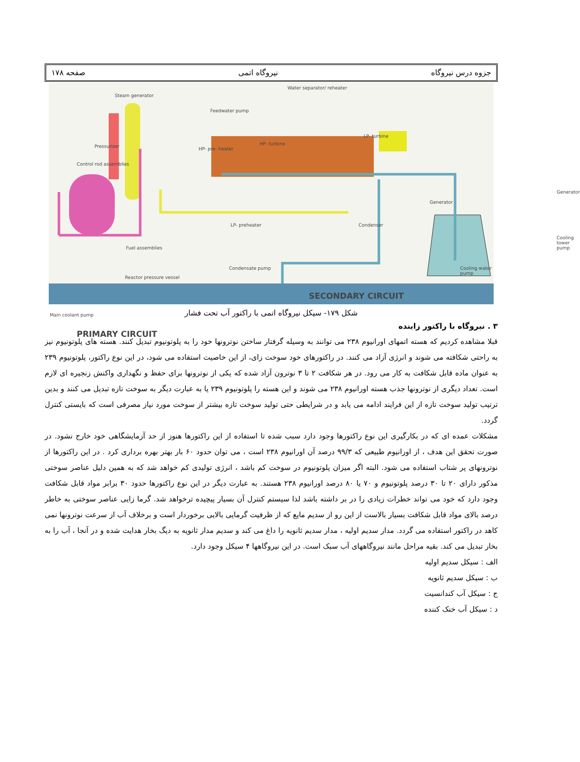جزوه درس نیروگاه نیروگاه اتمی صفحه ۱۷۸
Steam generator
Water separator/ reheater
Feedwater pump
Pressurizer
Control rod assemblies
HP- pre- heater
HP- turbine
LP- turbine
Generator
LP- preheater Condenser
Fuel assemblies
Cooling tower pump
Condensate pump Cooling water pump
Reactor pressure vessel
SECONDARY CIRCUIT
Main coolant pump
PRIMARY CIRCUIT
Generator
شکل ۱۷۹- سیکل نیروگاه اتمی با راکتور آب تحت فشار
۳ . نیروگاه با راکتور زاینده
قبلا مشاهده کردیم که هسته اتمهای اورانیوم ۲۳۸ می توانند به وسیله گرفتار ساختن نوترونها خود را به پلوتونیوم تبدیل کنند. هسته های پلوتونیوم نیز به راحتی شکافته می شوند و انرژی آزاد می کنند. در راکتورهای خود سوخت زای، از این خاصیت استفاده می شود، در این نوع راکتور، پلوتونیوم ۲۳۹ به عنوان ماده قابل شکافت به کار می رود. در هر شکافت ۲ تا ۳ نوترون آزاد شده که یکی از نوترونها برای حفظ و نگهداری واکنش زنجیره ای لازم است. تعداد دیگری از نوترونها جذب هسته اورانیوم ۲۳۸ می شوند و این هسته را پلوتونیوم ۲۳۹ یا به عبارت دیگر به سوخت تازه تبدیل می کنند و بدین ترتیب تولید سوخت تازه از این فرایند ادامه می یابد و در شرایطی حتی تولید سوخت تازه بیشتر از سوخت مورد نیاز مصرفی است که بایستی کنترل گردد.
مشکلات عمده ای که در بکارگیری این نوع راکتورها وجود دارد سبب شده تا استفاده از این راکتورها هنوز از حد آزمایشگاهی خود خارج نشود. در صورت تحقق این هدف ، از اورانیوم طبیعی که ۹۹/۳ درصد آن اورانیوم ۲۳۸ است ، می توان حدود ۶۰ بار بهتر بهره برداری کرد . در این راکتورها از نوترونهای پر شتاب استفاده می شود. البته اگر میزان پلوتونیوم در سوخت کم باشد ، انرژی تولیدی کم خواهد شد که به همین دلیل عناصر سوختی مذکور دارای ۲۰ تا ۳۰ درصد پلوتونیوم و ۷۰ یا ۸۰ درصد اورانیوم ۲۳۸ هستند. به عبارت دیگر در این نوع راکتورها حدود ۳۰ برابر مواد قابل شکافت وجود دارد که خود می تواند خطرات زیادی را در بر داشته باشد لذا سیستم کنترل آن بسیار پیچیده ترخواهد شد. گرما زایی عناصر سوختی به خاطر درصد بالای مواد قابل شکافت بسیار بالاست از این رو از سدیم مایع که از ظرفیت گرمایی بالایی برخوردار است و برخلاف آب از سرعت نوترونها نمی کاهد در راکتور استفاده می گردد. مدار سدیم اولیه ، مدار سدیم ثانویه را داغ می کند و سدیم مدار ثانویه به دیگ بخار هدایت شده و در آنجا ، آب را به بخار تبدیل می کند. بقیه مراحل مانند نیروگاههای آب سبک است. در این نیروگاهها ۴ سیکل وجود دارد.
الف : سیکل سدیم اولیه
ب : سیکل سدیم ثانویه
ج : سیکل آب کندانسیت
د : سیکل آب خنک کننده